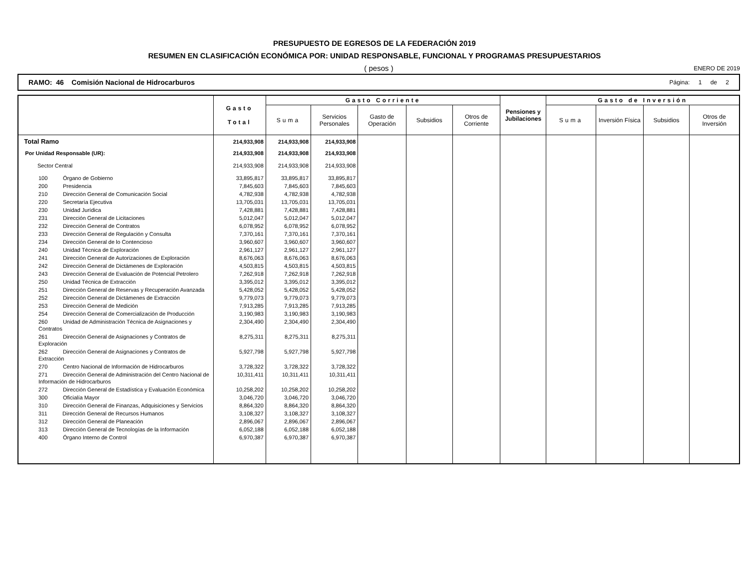PRESUPUESTO DE EGRESOS DE LA FEDERACIÓN 2019
RESUMEN EN CLASIFICACIÓN ECONÓMICA POR: UNIDAD RESPONSABLE, FUNCIONAL Y PROGRAMAS PRESUPUESTARIOS
( pesos ) ENERO DE 2019
RAMO: 46 Comisión Nacional de Hidrocarburos
Página: 1 de 2
| | Gasto Total | Gasto Corriente | | | | | Pensiones y Jubilaciones | Gasto de Inversión | | | |
| --- | --- | --- | --- | --- | --- | --- | --- | --- | --- | --- | --- |
| | | Suma | Servicios Personales | Gasto de Operación | Subsidios | Otros de Corriente | | Suma | Inversión Física | Subsidios | Otros de Inversión |
| Total Ramo | 214,933,908 | 214,933,908 | 214,933,908 | | | | | | | | |
| Por Unidad Responsable (UR): | 214,933,908 | 214,933,908 | 214,933,908 | | | | | | | | |
| Sector Central | 214,933,908 | 214,933,908 | 214,933,908 | | | | | | | | |
| 100 Órgano de Gobierno | 33,895,817 | 33,895,817 | 33,895,817 | | | | | | | | |
| 200 Presidencia | 7,845,603 | 7,845,603 | 7,845,603 | | | | | | | | |
| 210 Dirección General de Comunicación Social | 4,782,938 | 4,782,938 | 4,782,938 | | | | | | | | |
| 220 Secretaría Ejecutiva | 13,705,031 | 13,705,031 | 13,705,031 | | | | | | | | |
| 230 Unidad Jurídica | 7,428,881 | 7,428,881 | 7,428,881 | | | | | | | | |
| 231 Dirección General de Licitaciones | 5,012,047 | 5,012,047 | 5,012,047 | | | | | | | | |
| 232 Dirección General de Contratos | 6,078,952 | 6,078,952 | 6,078,952 | | | | | | | | |
| 233 Dirección General de Regulación y Consulta | 7,370,161 | 7,370,161 | 7,370,161 | | | | | | | | |
| 234 Dirección General de lo Contencioso | 3,960,607 | 3,960,607 | 3,960,607 | | | | | | | | |
| 240 Unidad Técnica de Exploración | 2,961,127 | 2,961,127 | 2,961,127 | | | | | | | | |
| 241 Dirección General de Autorizaciones de Exploración | 8,676,063 | 8,676,063 | 8,676,063 | | | | | | | | |
| 242 Dirección General de Dictámenes de Exploración | 4,503,815 | 4,503,815 | 4,503,815 | | | | | | | | |
| 243 Dirección General de Evaluación de Potencial Petrolero | 7,262,918 | 7,262,918 | 7,262,918 | | | | | | | | |
| 250 Unidad Técnica de Extracción | 3,395,012 | 3,395,012 | 3,395,012 | | | | | | | | |
| 251 Dirección General de Reservas y Recuperación Avanzada | 5,428,052 | 5,428,052 | 5,428,052 | | | | | | | | |
| 252 Dirección General de Dictámenes de Extracción | 9,779,073 | 9,779,073 | 9,779,073 | | | | | | | | |
| 253 Dirección General de Medición | 7,913,285 | 7,913,285 | 7,913,285 | | | | | | | | |
| 254 Dirección General de Comercialización de Producción | 3,190,983 | 3,190,983 | 3,190,983 | | | | | | | | |
| 260 Unidad de Administración Técnica de Asignaciones y Contratos | 2,304,490 | 2,304,490 | 2,304,490 | | | | | | | | |
| 261 Dirección General de Asignaciones y Contratos de Exploración | 8,275,311 | 8,275,311 | 8,275,311 | | | | | | | | |
| 262 Dirección General de Asignaciones y Contratos de Extracción | 5,927,798 | 5,927,798 | 5,927,798 | | | | | | | | |
| 270 Centro Nacional de Información de Hidrocarburos | 3,728,322 | 3,728,322 | 3,728,322 | | | | | | | | |
| 271 Dirección General de Administración del Centro Nacional de Información de Hidrocarburos | 10,311,411 | 10,311,411 | 10,311,411 | | | | | | | | |
| 272 Dirección General de Estadística y Evaluación Económica | 10,258,202 | 10,258,202 | 10,258,202 | | | | | | | | |
| 300 Oficialía Mayor | 3,046,720 | 3,046,720 | 3,046,720 | | | | | | | | |
| 310 Dirección General de Finanzas, Adquisiciones y Servicios | 8,864,320 | 8,864,320 | 8,864,320 | | | | | | | | |
| 311 Dirección General de Recursos Humanos | 3,108,327 | 3,108,327 | 3,108,327 | | | | | | | | |
| 312 Dirección General de Planeación | 2,896,067 | 2,896,067 | 2,896,067 | | | | | | | | |
| 313 Dirección General de Tecnologías de la Información | 6,052,188 | 6,052,188 | 6,052,188 | | | | | | | | |
| 400 Órgano Interno de Control | 6,970,387 | 6,970,387 | 6,970,387 | | | | | | | | |